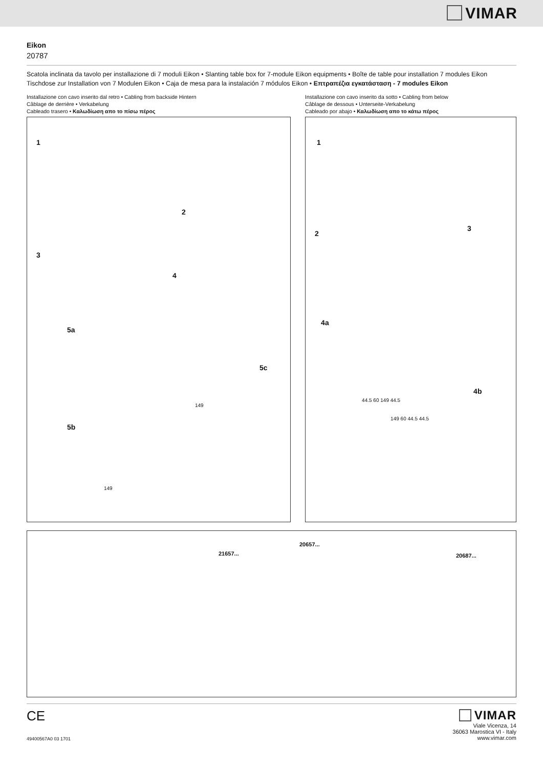VIMAR
Eikon
20787
Scatola inclinata da tavolo per installazione di 7 moduli Eikon • Slanting table box for 7-module Eikon equipments • Boîte de table pour installation 7 modules Eikon
Tischdose zur Installation von 7 Modulen Eikon • Caja de mesa para la instalación 7 módulos Eikon • Επτραπέζια εγκατάσταση - 7 modules Eikon
Installazione con cavo inserito dal retro • Cabling from backside Hintern
Câblage de derrière • Verkabelung
Cableado trasero • Καλωδίωση απο το πίσω πέρος
1
2
3
4
5a
5c
5b
149
149
Installazione con cavo inserito da sotto • Cabling from below
Câblage de dessous • Unterseite-Verkabelung
Cableado por abajo • Καλωδίωση απο το κάτω πέρος
1
2
3
4a
4b
44.5 60 149 44.5
149 60 44.5 44.5
21657...
20657...
20687...
CE
49400567A0 03 1701
VIMAR
Viale Vicenza, 14
36063 Marostica VI - Italy
www.vimar.com